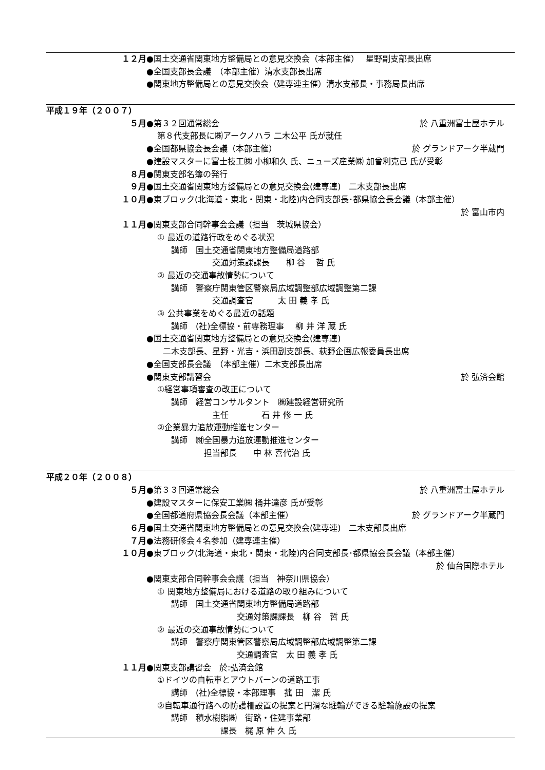１２月 ●国土交通省関東地方整備局との意見交換会（本部主催）　 星野副支部長出席
●全国支部長会議　（本部主催）清水支部長出席
●関東地方整備局との意見交換会（建専連主催）清水支部長・事務局長出席
平成１９年（２００７）
５月 ●第３２回通常総会 於 八重洲富士屋ホテル
　 第８代支部長に㈱アークノハラ 二木公平 氏が就任
●全国都県協会長会議（本部主催） 於 グランドアーク半蔵門
●建設マスターに富士技工㈱ 小柳和久 氏、ニューズ産業㈱ 加曾利克己 氏が受彰
８月 ●関東支部名簿の発行
９月 ●国土交通省関東地方整備局との意見交換会(建専連)　二木支部長出席
１０月 ●東ブロック(北海道・東北・関東・北陸)内合同支部長･都県協会長会議（本部主催）
於 富山市内
１１月 ●関東支部合同幹事会会議（担当　茨城県協会）
　 ① 最近の道路行政をめぐる状況
　　　講師　国土交通省関東地方整備局道路部
　　　　　　　　交通対策課課長　　柳 谷　 哲 氏
　 ② 最近の交通事故情勢について
　　　講師　警察庁関東管区警察局広域調整部広域調整第二課
　　　　　　　　交通調査官　　　太 田 義 孝 氏
　 ③ 公共事業をめぐる最近の話題
　　　講師　(社)全標協・前専務理事　 柳 井 洋 蔵 氏
●国土交通省関東地方整備局との意見交換会(建専連)
　　二木支部長、星野・光吉・浜田副支部長、荻野企画広報委員長出席
●全国支部長会議　（本部主催）二木支部長出席
●関東支部講習会 於 弘済会館
　 ①経営事項審査の改正について
　　　講師　経営コンサルタント　㈱建設経営研究所
　　　　　　　　主任　　　　石 井 修 一 氏
　 ②企業暴力追放運動推進センター
　　　講師　㈶全国暴力追放運動推進センター
　　　　　　　担当部長　　中 林 喜代治 氏
平成２０年（２００８）
５月 ●第３３回通常総会 於 八重洲富士屋ホテル
●建設マスターに保安工業㈱ 桶井達彦 氏が受彰
●全国都道府県協会長会議（本部主催） 於 グランドアーク半蔵門
６月 ●国土交通省関東地方整備局との意見交換会(建専連)　二木支部長出席
７月 ●法務研修会４名参加（建専連主催）
１０月 ●東ブロック(北海道・東北・関東・北陸)内合同支部長･都県協会長会議（本部主催）
於 仙台国際ホテル
●関東支部合同幹事会会議（担当　神奈川県協会）
　 ① 関東地方整備局における道路の取り組みについて
　　　講師　国土交通省関東地方整備局道路部
　　　　　　　　　　　交通対策課課長　柳 谷　哲 氏
　 ② 最近の交通事故情勢について
　　　講師　警察庁関東管区警察局広域調整部広域調整第二課
　　　　　　　　　　　交通調査官　太 田 義 孝 氏
１１月 ●関東支部講習会　於:弘済会館
　 ①ドイツの自転車とアウトバーンの道路工事
　　　講師　(社)全標協・本部理事　菰 田　潔 氏
　 ②自転車通行路への防護柵設置の提案と円滑な駐輪ができる駐輪施設の提案
　　　講師　積水樹脂㈱　街路・住建事業部
　　　　　　　　　課長　梶 原 伸 久 氏